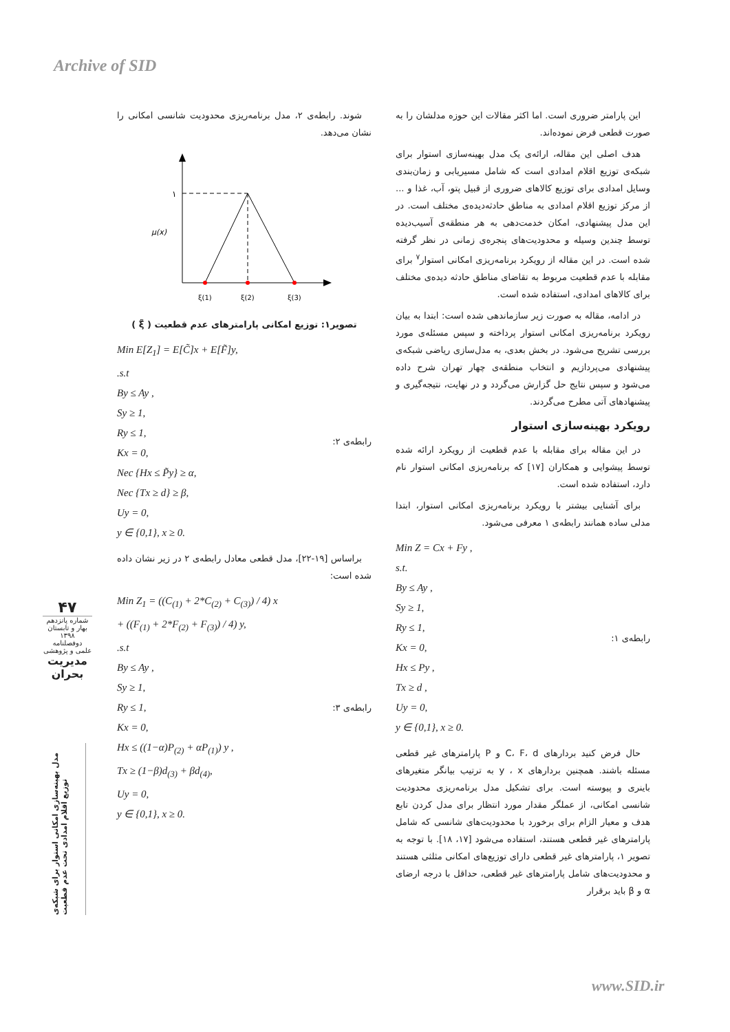Archive of SID
این پارامتر ضروری است. اما اکثر مقالات این حوزه مدلشان را به صورت قطعی فرض نموده‌اند.
هدف اصلی این مقاله، ارائه‌ی یک مدل بهینه‌سازی استوار برای شبکه‌ی توزیع اقلام امدادی است که شامل مسیریابی و زمان‌بندی وسایل امدادی برای توزیع کالاهای ضروری از قبیل پتو، آب، غذا و ... از مرکز توزیع اقلام امدادی به مناطق حادثه‌دیده‌ی مختلف است. در این مدل پیشنهادی، امکان خدمت‌دهی به هر منطقه‌ی آسیب‌دیده توسط چندین وسیله و محدودیت‌های پنجره‌ی زمانی در نظر گرفته شده است. در این مقاله از رویکرد برنامه‌ریزی امکانی استوار<sup>۷</sup> برای مقابله با عدم قطعیت مربوط به تقاضای مناطق حادثه دیده‌ی مختلف برای کالاهای امدادی، استفاده شده است.
در ادامه، مقاله به صورت زیر سازماندهی شده است: ابتدا به بیان رویکرد برنامه‌ریزی امکانی استوار پرداخته و سپس مسئله‌ی مورد بررسی تشریح می‌شود. در بخش بعدی، به مدل‌سازی ریاضی شبکه‌ی پیشنهادی می‌پردازیم و انتخاب منطقه‌ی چهار تهران شرح داده می‌شود و سپس نتایج حل گزارش می‌گردد و در نهایت، نتیجه‌گیری و پیشنهادهای آتی مطرح می‌گردند.
رویکرد بهینه‌سازی استوار
در این مقاله برای مقابله با عدم قطعیت از رویکرد ارائه شده توسط پیشوایی و همکاران [۱۷] که برنامه‌ریزی امکانی استوار نام دارد، استفاده شده است.
برای آشنایی بیشتر با رویکرد برنامه‌ریزی امکانی استوار، ابتدا مدلی ساده همانند رابطه‌ی ۱ معرفی می‌شود.
Min Z = Cx + Fy ,
s.t.
By ≤ Ay ,
Sy ≥ 1,
Ry ≤ 1,
Kx = 0,
Hx ≤ Py ,
Tx ≥ d ,
Uy = 0,
y ∈ {0,1}, x ≥ 0.
رابطه‌ی ۱:
حال فرض کنید بردارهای C، F، d و P پارامترهای غیر قطعی مسئله باشند. همچنین بردارهای y ، x به ترتیب بیانگر متغیرهای باینری و پیوسته است. برای تشکیل مدل برنامه‌ریزی محدودیت شانسی امکانی، از عملگر مقدار مورد انتظار برای مدل کردن تابع هدف و معیار الزام برای برخورد با محدودیت‌های شانسی که شامل پارامترهای غیر قطعی هستند، استفاده می‌شود [۱۷، ۱۸]. با توجه به تصویر ۱، پارامترهای غیر قطعی دارای توزیع‌های امکانی مثلثی هستند و محدودیت‌های شامل پارامترهای غیر قطعی، حداقل با درجه ارضای α و β باید برقرار
شوند. رابطه‌ی ۲، مدل برنامه‌ریزی محدودیت شانسی امکانی را نشان می‌دهد.
۱
μ(x)
ξ(1)
ξ(2)
ξ(3)
تصویر۱: توزیع امکانی پارامترهای عدم قطعیت ( ξ̃ )
Min E[Z<sub>1</sub>] = E[C̃]x + E[F̃]y,
.s.t
By ≤ Ay ,
Sy ≥ 1,
Ry ≤ 1,
Kx = 0,
Nec {Hx ≤ P̃y} ≥ α,
Nec {Tx ≥ d} ≥ β,
Uy = 0,
y ∈ {0,1}, x ≥ 0.
رابطه‌ی ۲:
براساس [۱۹-۲۲]، مدل قطعی معادل رابطه‌ی ۲ در زیر نشان داده شده است:
Min Z<sub>1</sub> = ((C<sub>(1)</sub> + 2*C<sub>(2)</sub> + C<sub>(3)</sub>) / 4) x
+ ((F<sub>(1)</sub> + 2*F<sub>(2)</sub> + F<sub>(3)</sub>) / 4) y,
.s.t
By ≤ Ay ,
Sy ≥ 1,
Ry ≤ 1,
Kx = 0,
Hx ≤ ((1−α)P<sub>(2)</sub> + αP<sub>(1)</sub>) y ,
Tx ≥ (1−β)d<sub>(3)</sub> + βd<sub>(4)</sub>,
Uy = 0,
y ∈ {0,1}, x ≥ 0.
رابطه‌ی ۳:
۴۷
شماره پانزدهم
بهار و تابستان
۱۳۹۸
دوفصلنامه
علمی و پژوهشی
مدیریت بحران
مدل بهینه‌سازی امکانی استوار برای شبکه‌ی توزیع اقلام امدادی تحت عدم قطعیت
www.SID.ir